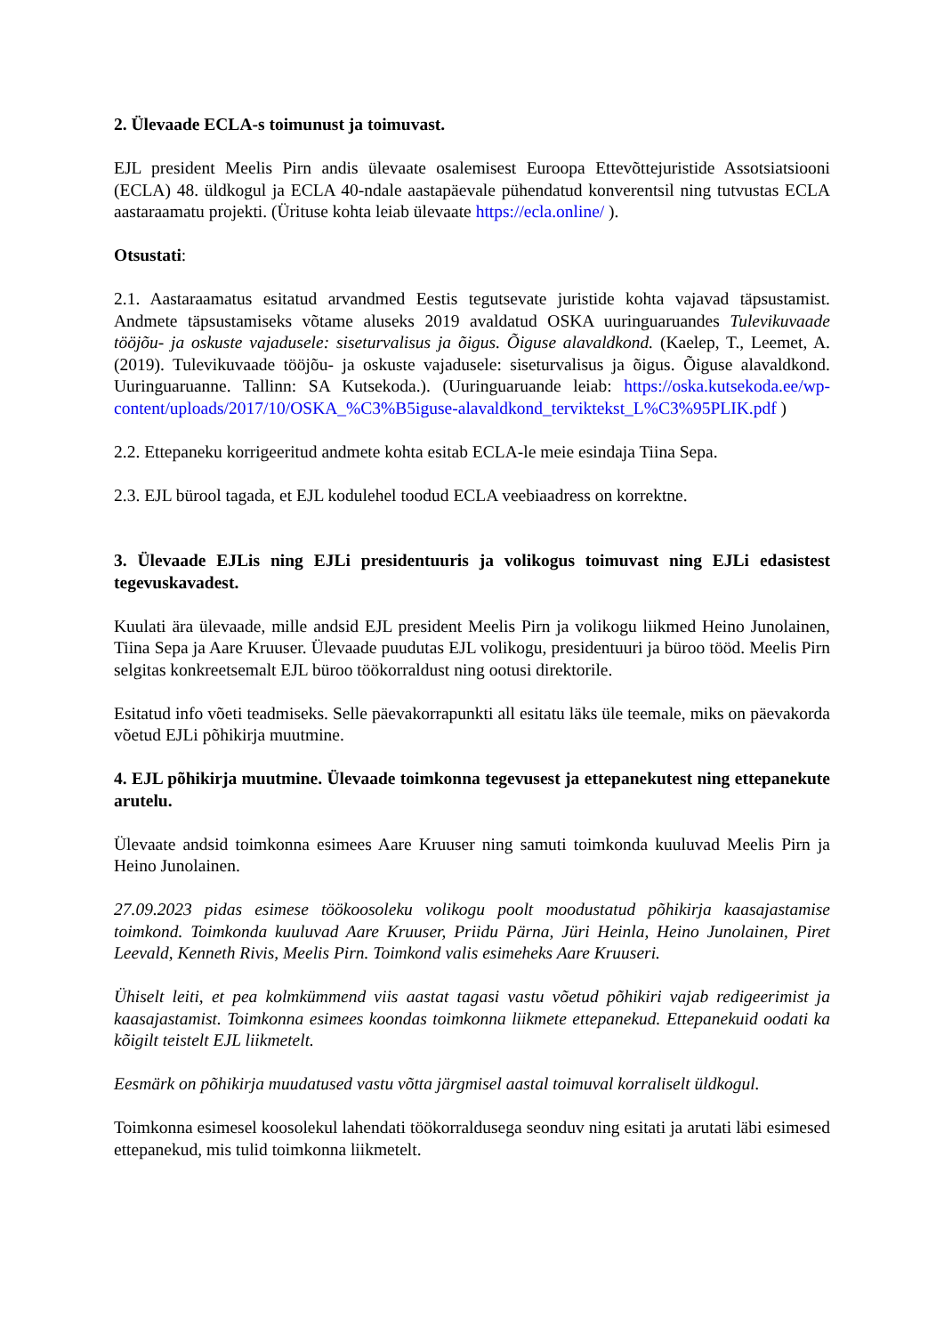2. Ülevaade ECLA-s toimunust ja toimuvast.
EJL president Meelis Pirn andis ülevaate osalemisest Euroopa Ettevõttejuristide Assotsiatsiooni (ECLA) 48. üldkogul ja ECLA 40-ndale aastapäevale pühendatud konverentsil ning tutvustas ECLA aastaraamatu projekti. (Ürituse kohta leiab ülevaate https://ecla.online/ ).
Otsustati:
2.1. Aastaraamatus esitatud arvandmed Eestis tegutsevate juristide kohta vajavad täpsustamist. Andmete täpsustamiseks võtame aluseks 2019 avaldatud OSKA uuringuaruandes Tulevikuvaade tööjõu- ja oskuste vajadusele: siseturvalisus ja õigus. Õiguse alavaldkond. (Kaelep, T., Leemet, A. (2019). Tulevikuvaade tööjõu- ja oskuste vajadusele: siseturvalisus ja õigus. Õiguse alavaldkond. Uuringuaruanne. Tallinn: SA Kutsekoda.). (Uuringuaruande leiab: https://oska.kutsekoda.ee/wp-content/uploads/2017/10/OSKA_%C3%B5iguse-alavaldkond_terviktekst_L%C3%95PLIK.pdf )
2.2. Ettepaneku korrigeeritud andmete kohta esitab ECLA-le meie esindaja Tiina Sepa.
2.3. EJL bürool tagada, et EJL kodulehel toodud ECLA veebiaadress on korrektne.
3. Ülevaade EJLis ning EJLi presidentuuris ja volikogus toimuvast ning EJLi edasistest tegevuskavadest.
Kuulati ära ülevaade, mille andsid EJL president Meelis Pirn ja volikogu liikmed Heino Junolainen, Tiina Sepa ja Aare Kruuser. Ülevaade puudutas EJL volikogu, presidentuuri ja büroo tööd. Meelis Pirn selgitas konkreetsemalt EJL büroo töökorraldust ning ootusi direktorile.
Esitatud info võeti teadmiseks. Selle päevakorrapunkti all esitatu läks üle teemale, miks on päevakorda võetud EJLi põhikirja muutmine.
4. EJL põhikirja muutmine. Ülevaade toimkonna tegevusest ja ettepanekutest ning ettepanekute arutelu.
Ülevaate andsid toimkonna esimees Aare Kruuser ning samuti toimkonda kuuluvad Meelis Pirn ja Heino Junolainen.
27.09.2023 pidas esimese töökoosoleku volikogu poolt moodustatud põhikirja kaasajastamise toimkond. Toimkonda kuuluvad Aare Kruuser, Priidu Pärna, Jüri Heinla, Heino Junolainen, Piret Leevald, Kenneth Rivis, Meelis Pirn. Toimkond valis esimeheks Aare Kruuseri.
Ühiselt leiti, et pea kolmkümmend viis aastat tagasi vastu võetud põhikiri vajab redigeerimist ja kaasajastamist. Toimkonna esimees koondas toimkonna liikmete ettepanekud. Ettepanekuid oodati ka kõigilt teistelt EJL liikmetelt.
Eesmärk on põhikirja muudatused vastu võtta järgmisel aastal toimuval korraliselt üldkogul.
Toimkonna esimesel koosolekul lahendati töökorraldusega seonduv ning esitati ja arutati läbi esimesed ettepanekud, mis tulid toimkonna liikmetelt.